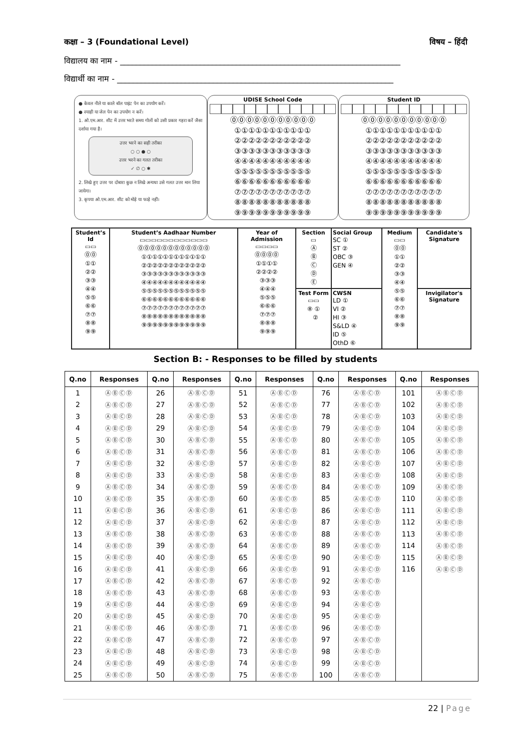कक्षा – 3 (Foundational Level) विषय – हिंदी
विद्यालय का नाम - ______________________________________________________________________
विद्यार्थी का नाम - _____________________________________________________________________
● केवल नीले या काले बॉल पाइंट पेन का उपयोग करें।
● स्याही या जेल पेन का उपयोग न करें।
1. ओ.एम.आर. शीट में उत्तर भरते समय गोलों को उसी प्रकार गहरा करें जैसा दर्शाया गया है।
उत्तर भरने का सही तरीका
○ ○ ● ○
उत्तर भरने का गलत तरीका
✓ ∅ ○ ✱
2. लिखे हुए उत्तर पर दोबारा कुछ न लिखे अन्यथा उसे गलत उत्तर मान लिया जायेगा।
3. कृपया ओ.एम.आर. शीट को मोड़े या फाड़े नहीं।
UDISE School Code
⓪⓪⓪⓪⓪⓪⓪⓪⓪⓪⓪
①①①①①①①①①①①
②②②②②②②②②②②
③③③③③③③③③③③
④④④④④④④④④④④
⑤⑤⑤⑤⑤⑤⑤⑤⑤⑤⑤
⑥⑥⑥⑥⑥⑥⑥⑥⑥⑥⑥
⑦⑦⑦⑦⑦⑦⑦⑦⑦⑦⑦
⑧⑧⑧⑧⑧⑧⑧⑧⑧⑧⑧
⑨⑨⑨⑨⑨⑨⑨⑨⑨⑨⑨
Student ID
⓪⓪⓪⓪⓪⓪⓪⓪⓪⓪⓪
①①①①①①①①①①①
②②②②②②②②②②②
③③③③③③③③③③③
④④④④④④④④④④④
⑤⑤⑤⑤⑤⑤⑤⑤⑤⑤⑤
⑥⑥⑥⑥⑥⑥⑥⑥⑥⑥⑥
⑦⑦⑦⑦⑦⑦⑦⑦⑦⑦⑦
⑧⑧⑧⑧⑧⑧⑧⑧⑧⑧⑧
⑨⑨⑨⑨⑨⑨⑨⑨⑨⑨⑨
| Student’s Id ▭▭ ⓪⓪ ①① ②② ③③ ④④ ⑤⑤ ⑥⑥ ⑦⑦ ⑧⑧ ⑨⑨ | Student’s Aadhaar Number ▭▭▭▭▭▭▭▭▭▭▭▭ ⓪⓪⓪⓪⓪⓪⓪⓪⓪⓪⓪⓪ ①①①①①①①①①①①① ②②②②②②②②②②②② ③③③③③③③③③③③③ ④④④④④④④④④④④④ ⑤⑤⑤⑤⑤⑤⑤⑤⑤⑤⑤⑤ ⑥⑥⑥⑥⑥⑥⑥⑥⑥⑥⑥⑥ ⑦⑦⑦⑦⑦⑦⑦⑦⑦⑦⑦⑦ ⑧⑧⑧⑧⑧⑧⑧⑧⑧⑧⑧⑧ ⑨⑨⑨⑨⑨⑨⑨⑨⑨⑨⑨⑨ | Year of Admission ▭▭▭▭ ⓪⓪⓪⓪ ①①①① ②②②② ③③③ ④④④ ⑤⑤⑤ ⑥⑥⑥ ⑦⑦⑦ ⑧⑧⑧ ⑨⑨⑨ | Section ▭ Ⓐ Ⓑ Ⓒ Ⓓ Ⓔ | Social Group SC ① ST ② OBC ③ GEN ④ | Medium ▭▭ ⓪⓪ ①① ②② ③③ ④④ ⑤⑤ ⑥⑥ ⑦⑦ ⑧⑧ ⑨⑨ | Candidate's Signature |
| | | | Test Form ▭▭ ⑧ ① ② | CWSN LD ① VI ② HI ③ S&LD ④ ID ⑤ OthD ⑥ | | Invigilator's Signature |
Section B: - Responses to be filled by students
| Q.no | Responses | Q.no | Responses | Q.no | Responses | Q.no | Responses | Q.no | Responses |
| --- | --- | --- | --- | --- | --- | --- | --- | --- | --- |
| 1 | ⒶⒷⒸⒹ | 26 | ⒶⒷⒸⒹ | 51 | ⒶⒷⒸⒹ | 76 | ⒶⒷⒸⒹ | 101 | ⒶⒷⒸⒹ |
| 2 | ⒶⒷⒸⒹ | 27 | ⒶⒷⒸⒹ | 52 | ⒶⒷⒸⒹ | 77 | ⒶⒷⒸⒹ | 102 | ⒶⒷⒸⒹ |
| 3 | ⒶⒷⒸⒹ | 28 | ⒶⒷⒸⒹ | 53 | ⒶⒷⒸⒹ | 78 | ⒶⒷⒸⒹ | 103 | ⒶⒷⒸⒹ |
| 4 | ⒶⒷⒸⒹ | 29 | ⒶⒷⒸⒹ | 54 | ⒶⒷⒸⒹ | 79 | ⒶⒷⒸⒹ | 104 | ⒶⒷⒸⒹ |
| 5 | ⒶⒷⒸⒹ | 30 | ⒶⒷⒸⒹ | 55 | ⒶⒷⒸⒹ | 80 | ⒶⒷⒸⒹ | 105 | ⒶⒷⒸⒹ |
| 6 | ⒶⒷⒸⒹ | 31 | ⒶⒷⒸⒹ | 56 | ⒶⒷⒸⒹ | 81 | ⒶⒷⒸⒹ | 106 | ⒶⒷⒸⒹ |
| 7 | ⒶⒷⒸⒹ | 32 | ⒶⒷⒸⒹ | 57 | ⒶⒷⒸⒹ | 82 | ⒶⒷⒸⒹ | 107 | ⒶⒷⒸⒹ |
| 8 | ⒶⒷⒸⒹ | 33 | ⒶⒷⒸⒹ | 58 | ⒶⒷⒸⒹ | 83 | ⒶⒷⒸⒹ | 108 | ⒶⒷⒸⒹ |
| 9 | ⒶⒷⒸⒹ | 34 | ⒶⒷⒸⒹ | 59 | ⒶⒷⒸⒹ | 84 | ⒶⒷⒸⒹ | 109 | ⒶⒷⒸⒹ |
| 10 | ⒶⒷⒸⒹ | 35 | ⒶⒷⒸⒹ | 60 | ⒶⒷⒸⒹ | 85 | ⒶⒷⒸⒹ | 110 | ⒶⒷⒸⒹ |
| 11 | ⒶⒷⒸⒹ | 36 | ⒶⒷⒸⒹ | 61 | ⒶⒷⒸⒹ | 86 | ⒶⒷⒸⒹ | 111 | ⒶⒷⒸⒹ |
| 12 | ⒶⒷⒸⒹ | 37 | ⒶⒷⒸⒹ | 62 | ⒶⒷⒸⒹ | 87 | ⒶⒷⒸⒹ | 112 | ⒶⒷⒸⒹ |
| 13 | ⒶⒷⒸⒹ | 38 | ⒶⒷⒸⒹ | 63 | ⒶⒷⒸⒹ | 88 | ⒶⒷⒸⒹ | 113 | ⒶⒷⒸⒹ |
| 14 | ⒶⒷⒸⒹ | 39 | ⒶⒷⒸⒹ | 64 | ⒶⒷⒸⒹ | 89 | ⒶⒷⒸⒹ | 114 | ⒶⒷⒸⒹ |
| 15 | ⒶⒷⒸⒹ | 40 | ⒶⒷⒸⒹ | 65 | ⒶⒷⒸⒹ | 90 | ⒶⒷⒸⒹ | 115 | ⒶⒷⒸⒹ |
| 16 | ⒶⒷⒸⒹ | 41 | ⒶⒷⒸⒹ | 66 | ⒶⒷⒸⒹ | 91 | ⒶⒷⒸⒹ | 116 | ⒶⒷⒸⒹ |
| 17 | ⒶⒷⒸⒹ | 42 | ⒶⒷⒸⒹ | 67 | ⒶⒷⒸⒹ | 92 | ⒶⒷⒸⒹ | | |
| 18 | ⒶⒷⒸⒹ | 43 | ⒶⒷⒸⒹ | 68 | ⒶⒷⒸⒹ | 93 | ⒶⒷⒸⒹ | | |
| 19 | ⒶⒷⒸⒹ | 44 | ⒶⒷⒸⒹ | 69 | ⒶⒷⒸⒹ | 94 | ⒶⒷⒸⒹ | | |
| 20 | ⒶⒷⒸⒹ | 45 | ⒶⒷⒸⒹ | 70 | ⒶⒷⒸⒹ | 95 | ⒶⒷⒸⒹ | | |
| 21 | ⒶⒷⒸⒹ | 46 | ⒶⒷⒸⒹ | 71 | ⒶⒷⒸⒹ | 96 | ⒶⒷⒸⒹ | | |
| 22 | ⒶⒷⒸⒹ | 47 | ⒶⒷⒸⒹ | 72 | ⒶⒷⒸⒹ | 97 | ⒶⒷⒸⒹ | | |
| 23 | ⒶⒷⒸⒹ | 48 | ⒶⒷⒸⒹ | 73 | ⒶⒷⒸⒹ | 98 | ⒶⒷⒸⒹ | | |
| 24 | ⒶⒷⒸⒹ | 49 | ⒶⒷⒸⒹ | 74 | ⒶⒷⒸⒹ | 99 | ⒶⒷⒸⒹ | | |
| 25 | ⒶⒷⒸⒹ | 50 | ⒶⒷⒸⒹ | 75 | ⒶⒷⒸⒹ | 100 | ⒶⒷⒸⒹ | | |
22 | Page